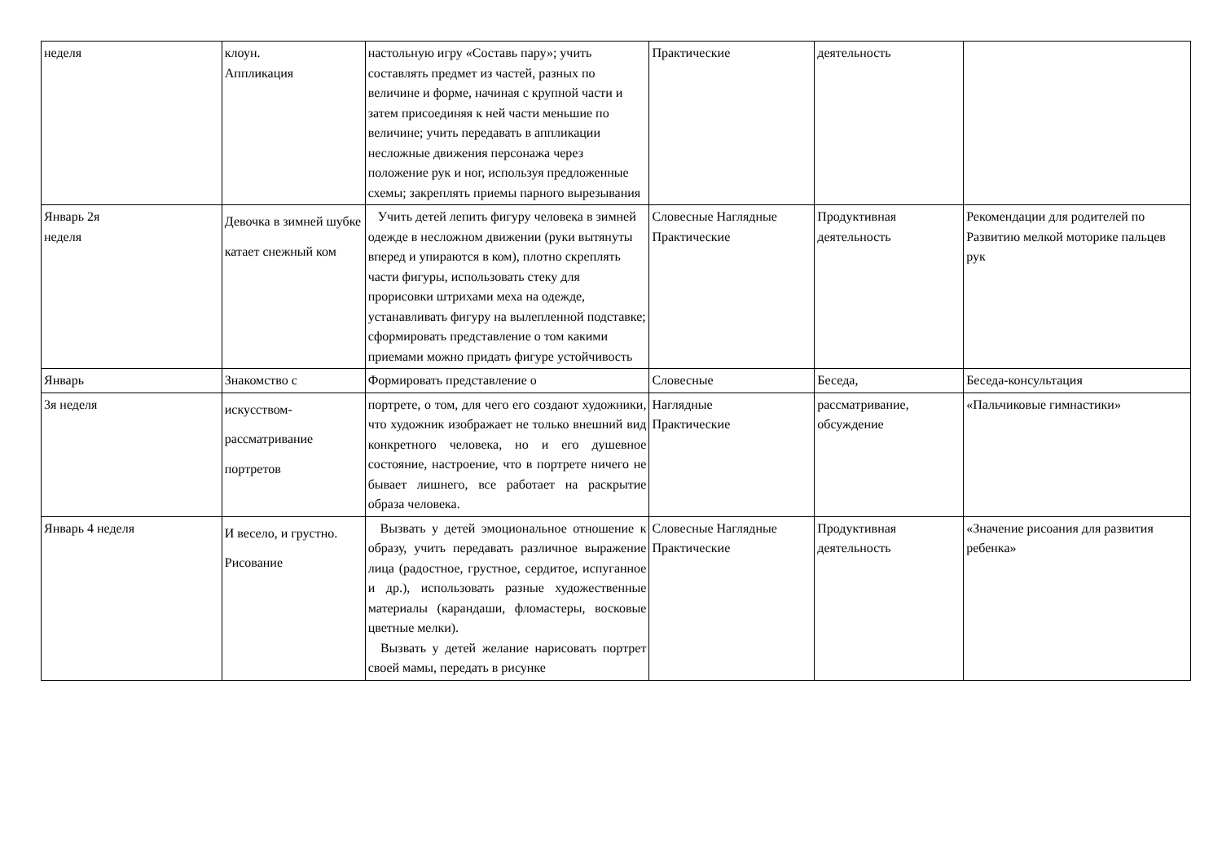| неделя | клоун. Аппликация | настольную игру «Составь пару»; учить составлять предмет из частей, разных по величине и форме, начиная с крупной части и затем присоединяя к ней части меньшие по величине; учить передавать в аппликации несложные движения персонажа через положение рук и ног, используя предложенные схемы; закреплять приемы парного вырезывания | Практические | деятельность | |
| Январь 2я неделя | Девочка в зимней шубке катает снежный ком | Учить детей лепить фигуру человека в зимней одежде в несложном движении (руки вытянуты вперед и упираются в ком), плотно скреплять части фигуры, использовать стеку для прорисовки штрихами меха на одежде, устанавливать фигуру на вылепленной подставке; сформировать представление о том какими приемами можно придать фигуре устойчивость | Словесные Наглядные Практические | Продуктивная деятельность | Рекомендации для родителей по Развитию мелкой моторике пальцев рук |
| Январь | Знакомство с | Формировать представление о | Словесные | Беседа, | Беседа-консультация |
| 3я неделя | искусством-рассматривание портретов | портрете, о том, для чего его создают художники, что художник изображает не только внешний вид конкретного человека, но и его душевное состояние, настроение, что в портрете ничего не бывает лишнего, все работает на раскрытие образа человека. | Наглядные Практические | рассматривание, обсуждение | «Пальчиковые гимнастики» |
| Январь 4 неделя | И весело, и грустно. Рисование | Вызвать у детей эмоциональное отношение к образу, учить передавать различное выражение лица (радостное, грустное, сердитое, испуганное и др.), использовать разные художественные материалы (карандаши, фломастеры, восковые цветные мелки). Вызвать у детей желание нарисовать портрет своей мамы, передать в рисунке | Словесные Наглядные Практические | Продуктивная деятельность | «Значение рисоания для развития ребенка» |